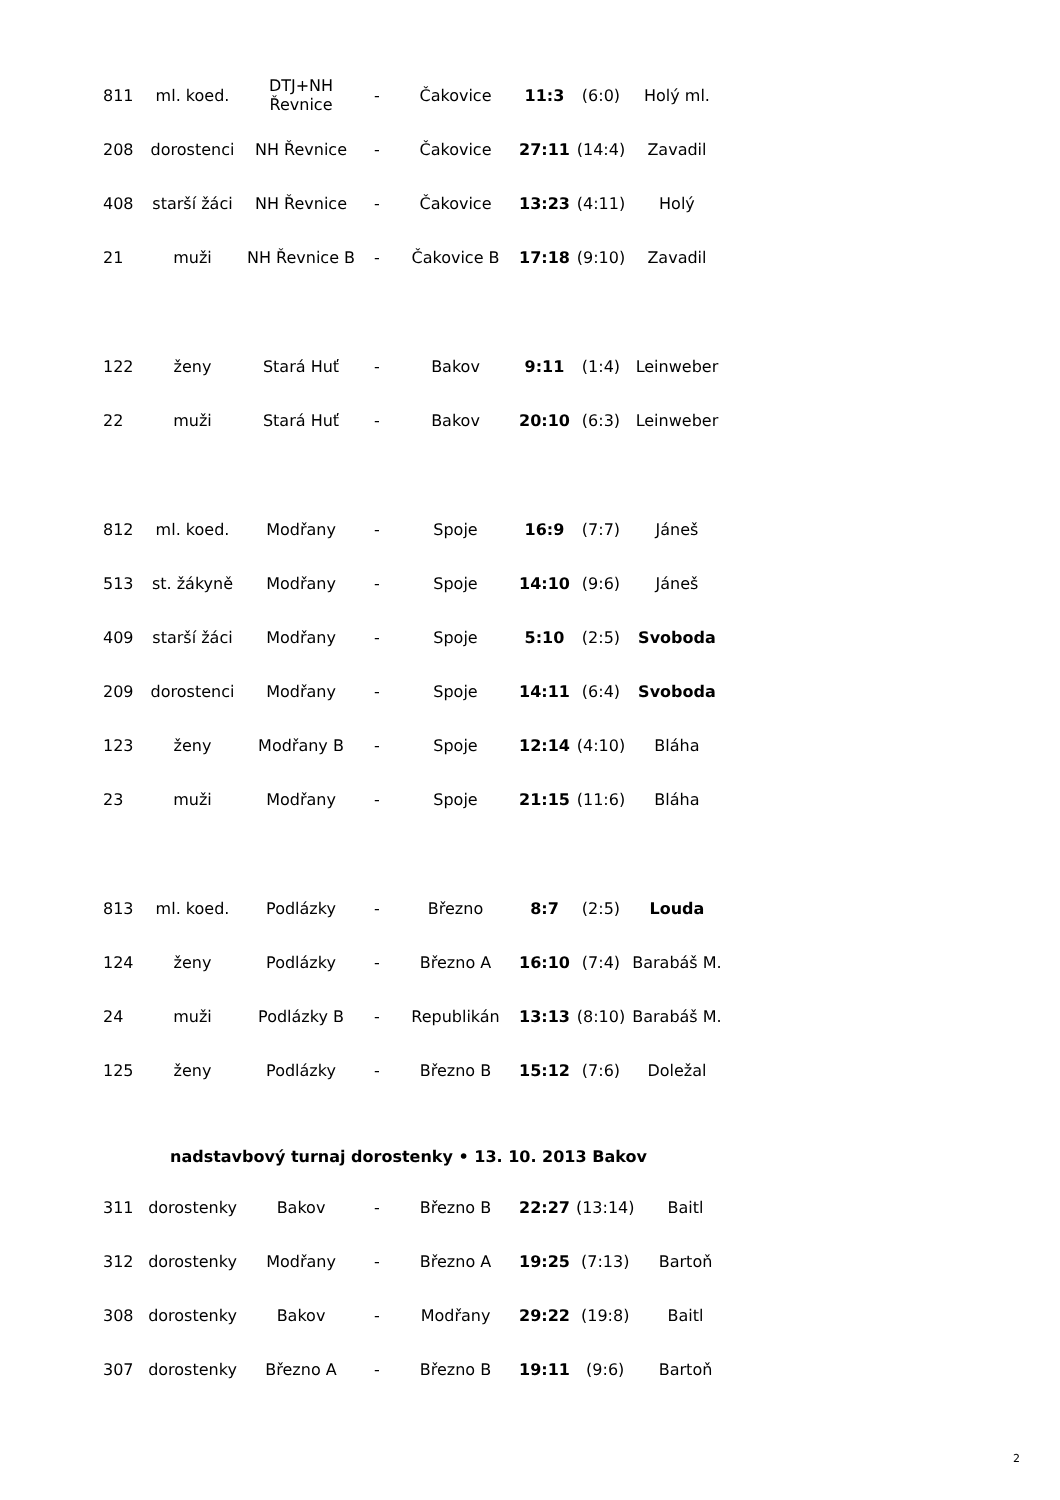| 811 | ml. koed. | DTJ+NH Řevnice | - | Čakovice | 11:3 | (6:0) | Holý ml. |
| 208 | dorostenci | NH Řevnice | - | Čakovice | 27:11 | (14:4) | Zavadil |
| 408 | starší žáci | NH Řevnice | - | Čakovice | 13:23 | (4:11) | Holý |
| 21 | muži | NH Řevnice B | - | Čakovice B | 17:18 | (9:10) | Zavadil |
| 122 | ženy | Stará Huť | - | Bakov | 9:11 | (1:4) | Leinweber |
| 22 | muži | Stará Huť | - | Bakov | 20:10 | (6:3) | Leinweber |
| 812 | ml. koed. | Modřany | - | Spoje | 16:9 | (7:7) | Jáneš |
| 513 | st. žákyně | Modřany | - | Spoje | 14:10 | (9:6) | Jáneš |
| 409 | starší žáci | Modřany | - | Spoje | 5:10 | (2:5) | Svoboda |
| 209 | dorostenci | Modřany | - | Spoje | 14:11 | (6:4) | Svoboda |
| 123 | ženy | Modřany B | - | Spoje | 12:14 | (4:10) | Bláha |
| 23 | muži | Modřany | - | Spoje | 21:15 | (11:6) | Bláha |
| 813 | ml. koed. | Podlázky | - | Březno | 8:7 | (2:5) | Louda |
| 124 | ženy | Podlázky | - | Březno A | 16:10 | (7:4) | Barabáš M. |
| 24 | muži | Podlázky B | - | Republikán | 13:13 | (8:10) | Barabáš M. |
| 125 | ženy | Podlázky | - | Březno B | 15:12 | (7:6) | Doležal |
nadstavbový turnaj dorostenky • 13. 10. 2013 Bakov
| 311 | dorostenky | Bakov | - | Březno B | 22:27 | (13:14) | Baitl |
| 312 | dorostenky | Modřany | - | Březno A | 19:25 | (7:13) | Bartoň |
| 308 | dorostenky | Bakov | - | Modřany | 29:22 | (19:8) | Baitl |
| 307 | dorostenky | Březno A | - | Březno B | 19:11 | (9:6) | Bartoň |
2